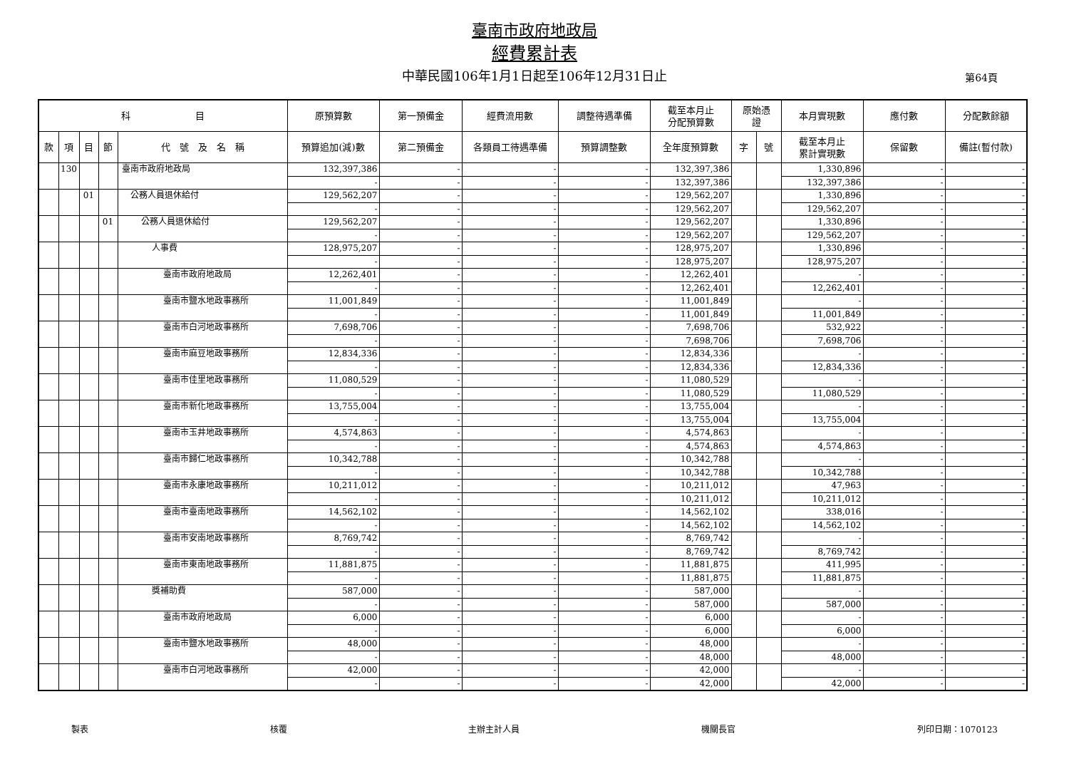臺南市政府地政局
經費累計表
中華民國106年1月1日起至106年12月31日止 第64頁
| 科 目 | | | | | 原預算數 | 第一預備金 | 經費流用數 | 調整待遇準備 | 截至本月止 分配預算數 | 原始憑 證 | | 本月實現數 | 應付數 | 分配數餘額 |
| --- | --- | --- | --- | --- | --- | --- | --- | --- | --- | --- | --- | --- | --- | --- |
| 款 | 項 | 目 | 節 | 代 號 及 名 稱 | 預算追加(減)數 | 第二預備金 | 各類員工待遇準備 | 預算調整數 | 全年度預算數 | 字 | 號 | 截至本月止 累計實現數 | 保留數 | 備註(暫付款) |
| | 130 | | | 臺南市政府地政局 | 132,397,386 | - | - | - | 132,397,386 | | | 1,330,896 | - | - |
| | | | | | - | - | - | - | 132,397,386 | | | 132,397,386 | - | - |
| | | 01 | | 公務人員退休給付 | 129,562,207 | - | - | - | 129,562,207 | | | 1,330,896 | - | - |
| | | | | | - | - | - | - | 129,562,207 | | | 129,562,207 | - | - |
| | | | 01 | 公務人員退休給付 | 129,562,207 | - | - | - | 129,562,207 | | | 1,330,896 | - | - |
| | | | | | - | - | - | - | 129,562,207 | | | 129,562,207 | - | - |
| | | | | 人事費 | 128,975,207 | - | - | - | 128,975,207 | | | 1,330,896 | - | - |
| | | | | | - | - | - | - | 128,975,207 | | | 128,975,207 | - | - |
| | | | | 臺南市政府地政局 | 12,262,401 | - | - | - | 12,262,401 | | | - | - | - |
| | | | | | - | - | - | - | 12,262,401 | | | 12,262,401 | - | - |
| | | | | 臺南市鹽水地政事務所 | 11,001,849 | - | - | - | 11,001,849 | | | - | - | - |
| | | | | | - | - | - | - | 11,001,849 | | | 11,001,849 | - | - |
| | | | | 臺南市白河地政事務所 | 7,698,706 | - | - | - | 7,698,706 | | | 532,922 | - | - |
| | | | | | - | - | - | - | 7,698,706 | | | 7,698,706 | - | - |
| | | | | 臺南市麻豆地政事務所 | 12,834,336 | - | - | - | 12,834,336 | | | - | - | - |
| | | | | | - | - | - | - | 12,834,336 | | | 12,834,336 | - | - |
| | | | | 臺南市佳里地政事務所 | 11,080,529 | - | - | - | 11,080,529 | | | - | - | - |
| | | | | | - | - | - | - | 11,080,529 | | | 11,080,529 | - | - |
| | | | | 臺南市新化地政事務所 | 13,755,004 | - | - | - | 13,755,004 | | | - | - | - |
| | | | | | - | - | - | - | 13,755,004 | | | 13,755,004 | - | - |
| | | | | 臺南市玉井地政事務所 | 4,574,863 | - | - | - | 4,574,863 | | | - | - | - |
| | | | | | - | - | - | - | 4,574,863 | | | 4,574,863 | - | - |
| | | | | 臺南市歸仁地政事務所 | 10,342,788 | - | - | - | 10,342,788 | | | - | - | - |
| | | | | | - | - | - | - | 10,342,788 | | | 10,342,788 | - | - |
| | | | | 臺南市永康地政事務所 | 10,211,012 | - | - | - | 10,211,012 | | | 47,963 | - | - |
| | | | | | - | - | - | - | 10,211,012 | | | 10,211,012 | - | - |
| | | | | 臺南市臺南地政事務所 | 14,562,102 | - | - | - | 14,562,102 | | | 338,016 | - | - |
| | | | | | - | - | - | - | 14,562,102 | | | 14,562,102 | - | - |
| | | | | 臺南市安南地政事務所 | 8,769,742 | - | - | - | 8,769,742 | | | - | - | - |
| | | | | | - | - | - | - | 8,769,742 | | | 8,769,742 | - | - |
| | | | | 臺南市東南地政事務所 | 11,881,875 | - | - | - | 11,881,875 | | | 411,995 | - | - |
| | | | | | - | - | - | - | 11,881,875 | | | 11,881,875 | - | - |
| | | | | 獎補助費 | 587,000 | - | - | - | 587,000 | | | - | - | - |
| | | | | | - | - | - | - | 587,000 | | | 587,000 | - | - |
| | | | | 臺南市政府地政局 | 6,000 | - | - | - | 6,000 | | | - | - | - |
| | | | | | - | - | - | - | 6,000 | | | 6,000 | - | - |
| | | | | 臺南市鹽水地政事務所 | 48,000 | - | - | - | 48,000 | | | - | - | - |
| | | | | | - | - | - | - | 48,000 | | | 48,000 | - | - |
| | | | | 臺南市白河地政事務所 | 42,000 | - | - | - | 42,000 | | | - | - | - |
| | | | | | - | - | - | - | 42,000 | | | 42,000 | - | - |
製表 核覆 主辦主計人員 機關長官 列印日期：1070123